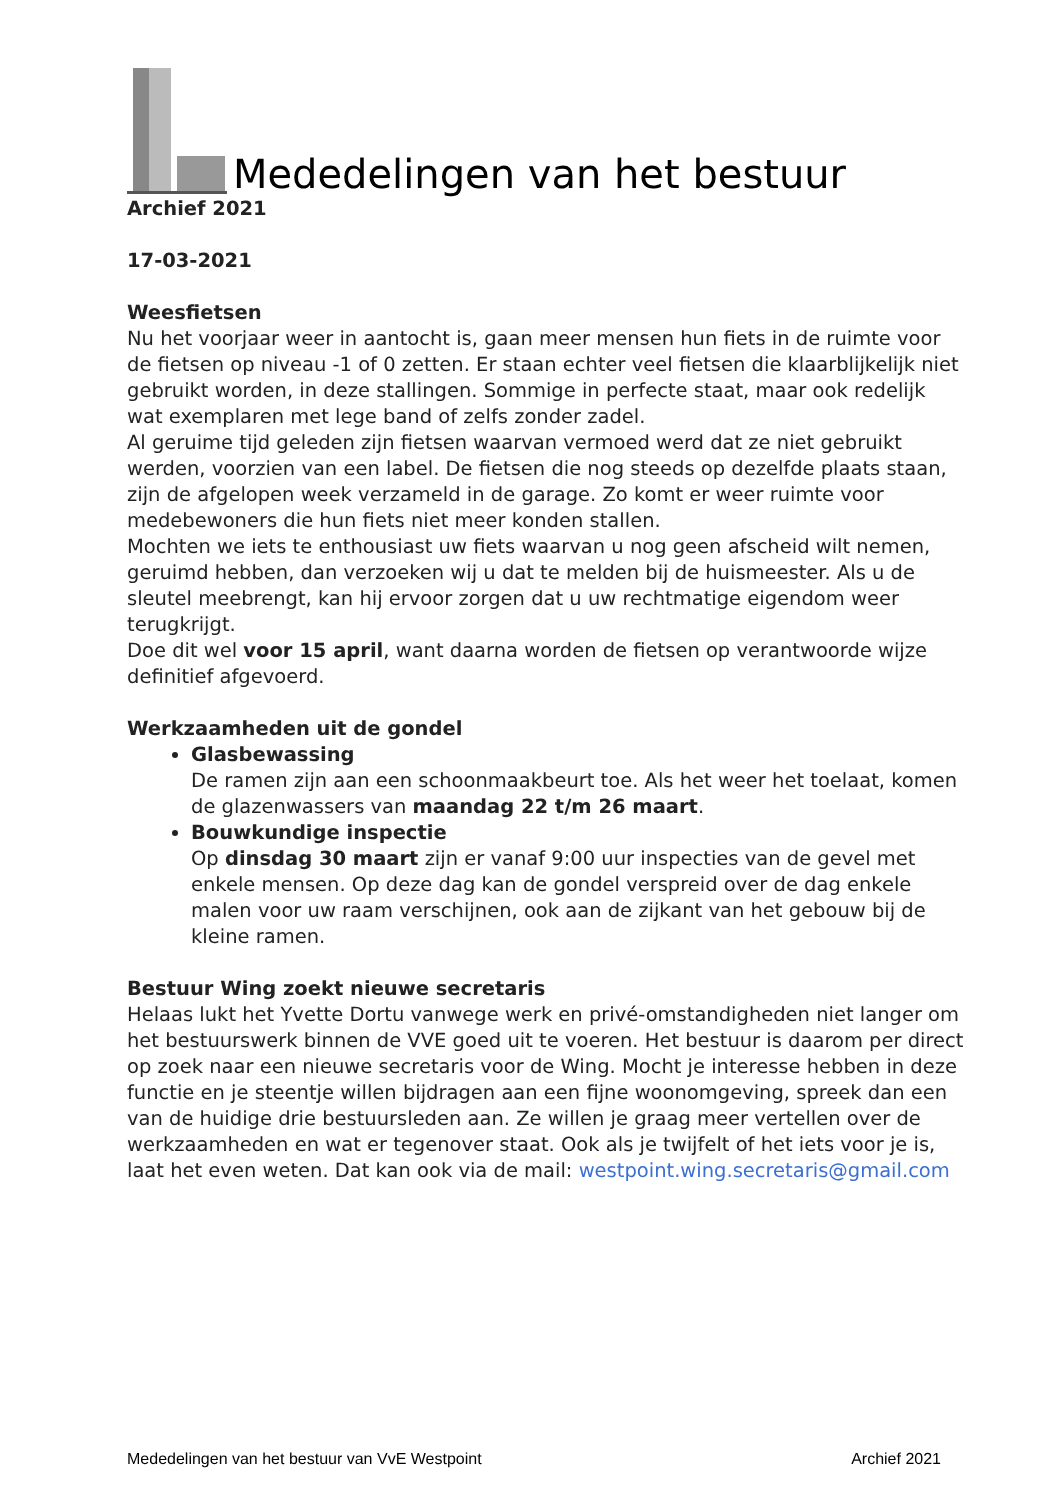Mededelingen van het bestuur
Archief 2021
17-03-2021
Weesfietsen
Nu het voorjaar weer in aantocht is, gaan meer mensen hun fiets in de ruimte voor de fietsen op niveau -1 of 0 zetten. Er staan echter veel fietsen die klaarblijkelijk niet gebruikt worden, in deze stallingen. Sommige in perfecte staat, maar ook redelijk wat exemplaren met lege band of zelfs zonder zadel.
Al geruime tijd geleden zijn fietsen waarvan vermoed werd dat ze niet gebruikt werden, voorzien van een label. De fietsen die nog steeds op dezelfde plaats staan, zijn de afgelopen week verzameld in de garage. Zo komt er weer ruimte voor medebewoners die hun fiets niet meer konden stallen.
Mochten we iets te enthousiast uw fiets waarvan u nog geen afscheid wilt nemen, geruimd hebben, dan verzoeken wij u dat te melden bij de huismeester. Als u de sleutel meebrengt, kan hij ervoor zorgen dat u uw rechtmatige eigendom weer terugkrijgt.
Doe dit wel voor 15 april, want daarna worden de fietsen op verantwoorde wijze definitief afgevoerd.
Werkzaamheden uit de gondel
Glasbewassing
De ramen zijn aan een schoonmaakbeurt toe. Als het weer het toelaat, komen de glazenwassers van maandag 22 t/m 26 maart.
Bouwkundige inspectie
Op dinsdag 30 maart zijn er vanaf 9:00 uur inspecties van de gevel met enkele mensen. Op deze dag kan de gondel verspreid over de dag enkele malen voor uw raam verschijnen, ook aan de zijkant van het gebouw bij de kleine ramen.
Bestuur Wing zoekt nieuwe secretaris
Helaas lukt het Yvette Dortu vanwege werk en privé-omstandigheden niet langer om het bestuurswerk binnen de VVE goed uit te voeren. Het bestuur is daarom per direct op zoek naar een nieuwe secretaris voor de Wing. Mocht je interesse hebben in deze functie en je steentje willen bijdragen aan een fijne woonomgeving, spreek dan een van de huidige drie bestuursleden aan. Ze willen je graag meer vertellen over de werkzaamheden en wat er tegenover staat. Ook als je twijfelt of het iets voor je is, laat het even weten. Dat kan ook via de mail: westpoint.wing.secretaris@gmail.com
Mededelingen van het bestuur van VvE Westpoint Archief 2021